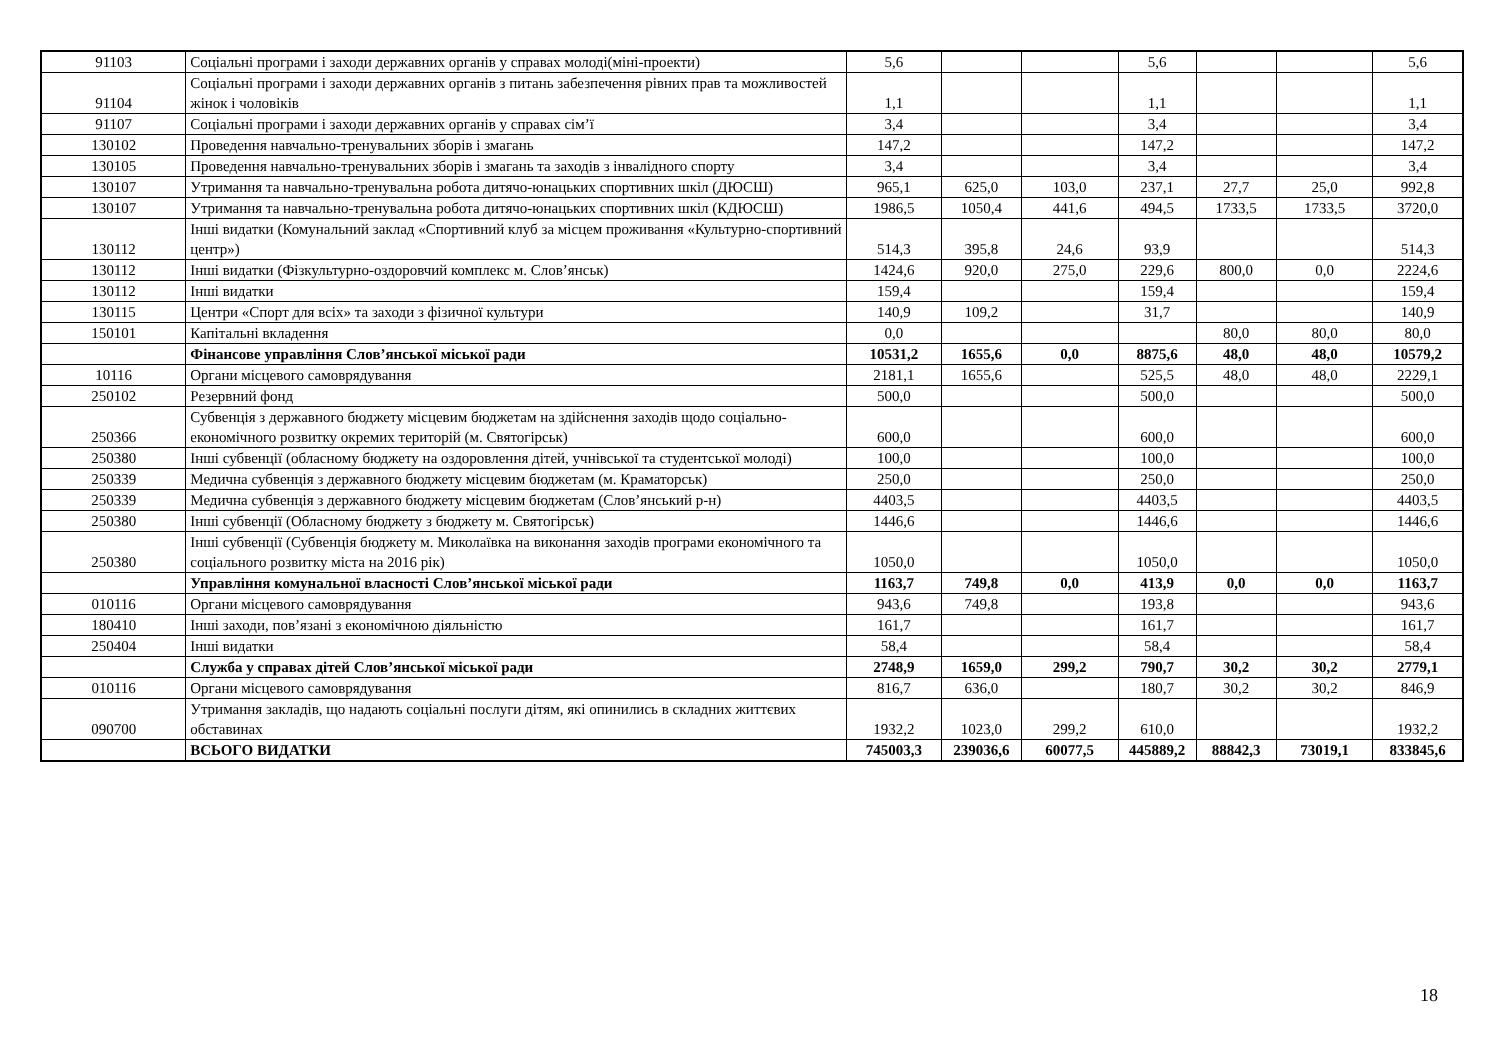| 91103 | Соціальні програми і заходи державних органів у справах молоді(міні-проекти) | 5,6 | | | 5,6 | | | 5,6 |
| 91104 | Соціальні програми і заходи державних органів з питань забезпечення рівних прав та можливостей жінок і чоловіків | 1,1 | | | 1,1 | | | 1,1 |
| 91107 | Соціальні програми і заходи державних органів у справах сім’ї | 3,4 | | | 3,4 | | | 3,4 |
| 130102 | Проведення навчально-тренувальних зборів і змагань | 147,2 | | | 147,2 | | | 147,2 |
| 130105 | Проведення навчально-тренувальних зборів і змагань та заходів з інвалідного спорту | 3,4 | | | 3,4 | | | 3,4 |
| 130107 | Утримання та навчально-тренувальна робота дитячо-юнацьких спортивних шкіл (ДЮСШ) | 965,1 | 625,0 | 103,0 | 237,1 | 27,7 | 25,0 | 992,8 |
| 130107 | Утримання та навчально-тренувальна робота дитячо-юнацьких спортивних шкіл (КДЮСШ) | 1986,5 | 1050,4 | 441,6 | 494,5 | 1733,5 | 1733,5 | 3720,0 |
| 130112 | Інші видатки (Комунальний заклад «Спортивний клуб за місцем проживання «Культурно-спортивний центр») | 514,3 | 395,8 | 24,6 | 93,9 | | | 514,3 |
| 130112 | Інші видатки (Фізкультурно-оздоровчий комплекс м. Слов’янськ) | 1424,6 | 920,0 | 275,0 | 229,6 | 800,0 | 0,0 | 2224,6 |
| 130112 | Інші видатки | 159,4 | | | 159,4 | | | 159,4 |
| 130115 | Центри «Спорт для всіх» та заходи з фізичної культури | 140,9 | 109,2 | | 31,7 | | | 140,9 |
| 150101 | Капітальні вкладення | 0,0 | | | | 80,0 | 80,0 | 80,0 |
| | Фінансове управління Слов’янської міської ради | 10531,2 | 1655,6 | 0,0 | 8875,6 | 48,0 | 48,0 | 10579,2 |
| 10116 | Органи місцевого самоврядування | 2181,1 | 1655,6 | | 525,5 | 48,0 | 48,0 | 2229,1 |
| 250102 | Резервний фонд | 500,0 | | | 500,0 | | | 500,0 |
| 250366 | Субвенція з державного бюджету місцевим бюджетам на здійснення заходів щодо соціально-економічного розвитку окремих територій (м. Святогірськ) | 600,0 | | | 600,0 | | | 600,0 |
| 250380 | Інші субвенції (обласному бюджету на оздоровлення дітей, учнівської та студентської молоді) | 100,0 | | | 100,0 | | | 100,0 |
| 250339 | Медична субвенція з державного бюджету місцевим бюджетам (м. Краматорськ) | 250,0 | | | 250,0 | | | 250,0 |
| 250339 | Медична субвенція з державного бюджету місцевим бюджетам (Слов’янський р-н) | 4403,5 | | | 4403,5 | | | 4403,5 |
| 250380 | Інші субвенції (Обласному бюджету з бюджету м. Святогірськ) | 1446,6 | | | 1446,6 | | | 1446,6 |
| 250380 | Інші субвенції (Субвенція бюджету м. Миколаївка на виконання заходів програми економічного та соціального розвитку міста на 2016 рік) | 1050,0 | | | 1050,0 | | | 1050,0 |
| | Управління комунальної власності Слов’янської міської ради | 1163,7 | 749,8 | 0,0 | 413,9 | 0,0 | 0,0 | 1163,7 |
| 010116 | Органи місцевого самоврядування | 943,6 | 749,8 | | 193,8 | | | 943,6 |
| 180410 | Інші заходи, пов’язані з економічною діяльністю | 161,7 | | | 161,7 | | | 161,7 |
| 250404 | Інші видатки | 58,4 | | | 58,4 | | | 58,4 |
| | Служба у справах дітей Слов’янської міської ради | 2748,9 | 1659,0 | 299,2 | 790,7 | 30,2 | 30,2 | 2779,1 |
| 010116 | Органи місцевого самоврядування | 816,7 | 636,0 | | 180,7 | 30,2 | 30,2 | 846,9 |
| 090700 | Утримання закладів, що надають соціальні послуги дітям, які опинились в складних життєвих обставинах | 1932,2 | 1023,0 | 299,2 | 610,0 | | | 1932,2 |
| | ВСЬОГО ВИДАТКИ | 745003,3 | 239036,6 | 60077,5 | 445889,2 | 88842,3 | 73019,1 | 833845,6 |
18